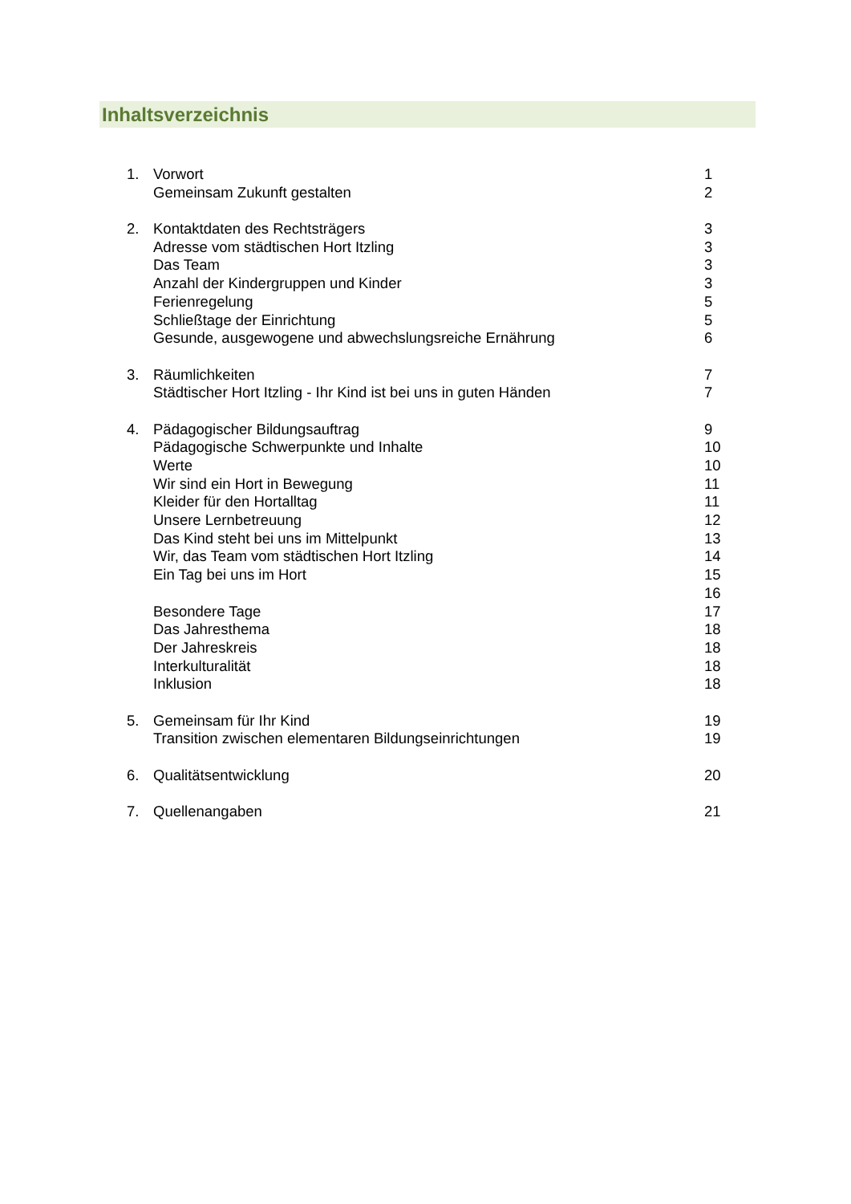Inhaltsverzeichnis
1. Vorwort 1
Gemeinsam Zukunft gestalten 2
2. Kontaktdaten des Rechtsträgers 3
Adresse vom städtischen Hort Itzling 3
Das Team 3
Anzahl der Kindergruppen und Kinder 3
Ferienregelung 5
Schließtage der Einrichtung 5
Gesunde, ausgewogene und abwechslungsreiche Ernährung 6
3. Räumlichkeiten 7
Städtischer Hort Itzling - Ihr Kind ist bei uns in guten Händen 7
4. Pädagogischer Bildungsauftrag 9
Pädagogische Schwerpunkte und Inhalte 10
Werte 10
Wir sind ein Hort in Bewegung 11
Kleider für den Hortalltag 11
Unsere Lernbetreuung 12
Das Kind steht bei uns im Mittelpunkt 13
Wir, das Team vom städtischen Hort Itzling 14
Ein Tag bei uns im Hort 15
16
Besondere Tage 17
Das Jahresthema 18
Der Jahreskreis 18
Interkulturalität 18
Inklusion 18
5. Gemeinsam für Ihr Kind 19
Transition zwischen elementaren Bildungseinrichtungen 19
6. Qualitätsentwicklung 20
7. Quellenangaben 21